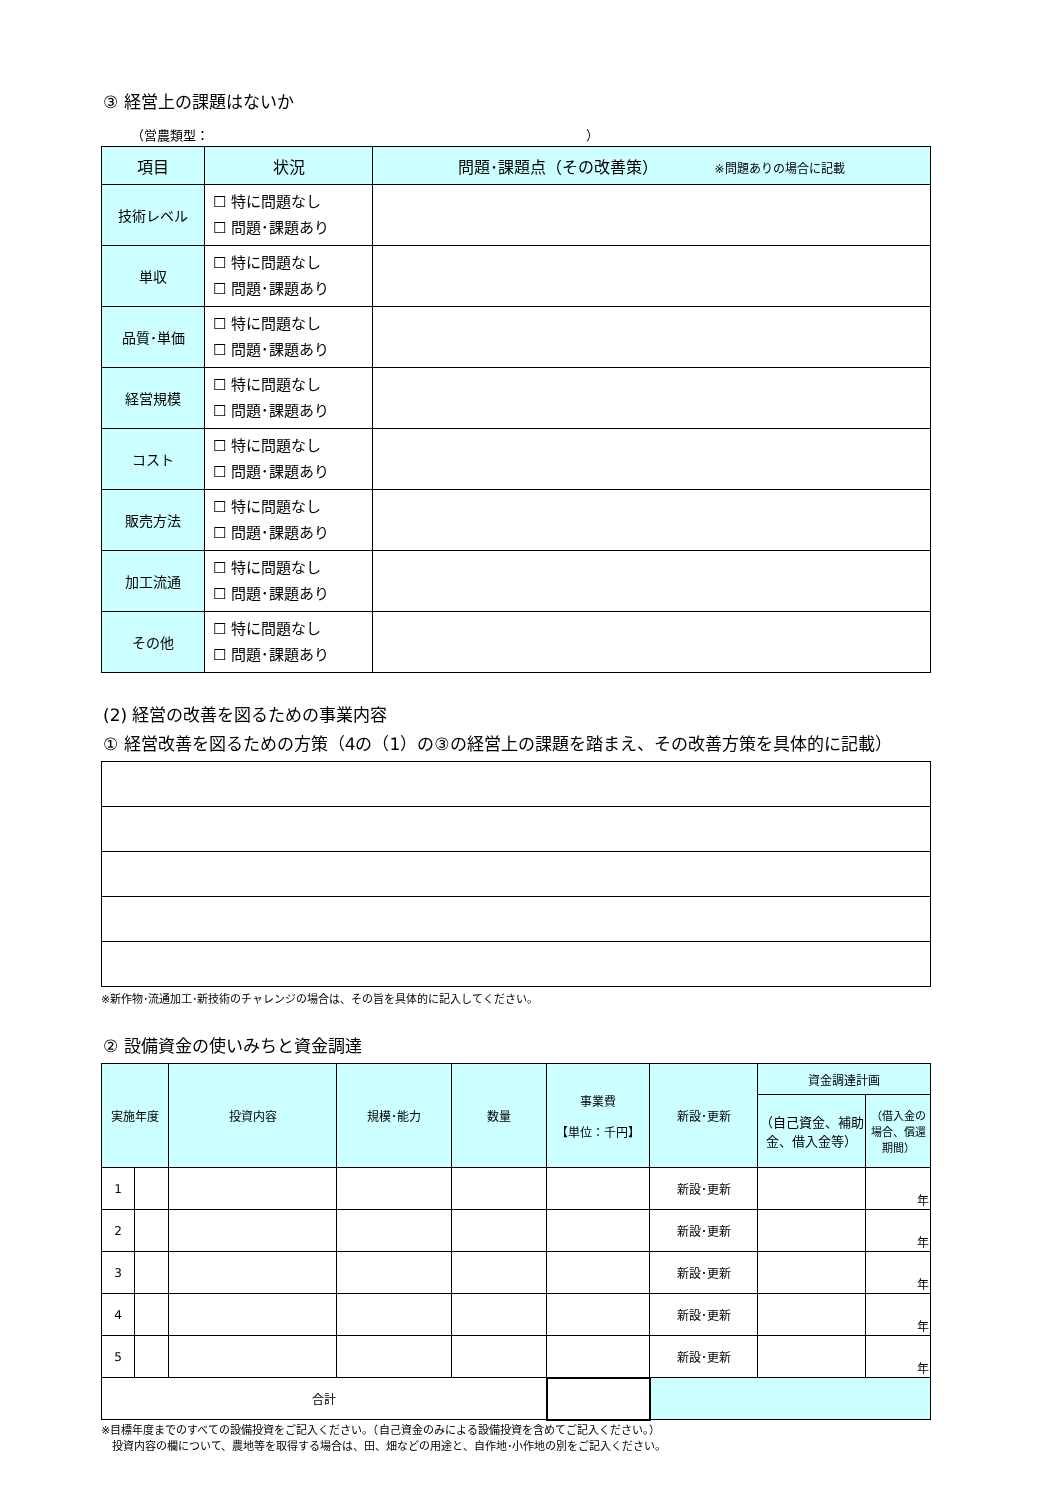③ 経営上の課題はないか
（営農類型：　　　　　　　　　　　　　　　　　　　　　　　　　　　　　）
| 項目 | 状況 | 問題･課題点（その改善策） ※問題ありの場合に記載 |
| --- | --- | --- |
| 技術レベル | ☐ 特に問題なし ☐ 問題･課題あり | |
| 単収 | ☐ 特に問題なし ☐ 問題･課題あり | |
| 品質･単価 | ☐ 特に問題なし ☐ 問題･課題あり | |
| 経営規模 | ☐ 特に問題なし ☐ 問題･課題あり | |
| コスト | ☐ 特に問題なし ☐ 問題･課題あり | |
| 販売方法 | ☐ 特に問題なし ☐ 問題･課題あり | |
| 加工流通 | ☐ 特に問題なし ☐ 問題･課題あり | |
| その他 | ☐ 特に問題なし ☐ 問題･課題あり | |
(2) 経営の改善を図るための事業内容
① 経営改善を図るための方策（4の（1）の③の経営上の課題を踏まえ、その改善方策を具体的に記載）
※新作物･流通加工･新技術のチャレンジの場合は、その旨を具体的に記入してください。
② 設備資金の使いみちと資金調達
| 実施年度 | | 投資内容 | 規模･能力 | 数量 | 事業費 【単位：千円】 | 新設･更新 | 資金調達計画 | |
| --- | --- | --- | --- | --- | --- | --- | --- | --- |
| | | | | | | | （自己資金、補助金、借入金等） | （借入金の場合、償還期間） |
| 1 | | | | | | 新設･更新 | | 年 |
| 2 | | | | | | 新設･更新 | | 年 |
| 3 | | | | | | 新設･更新 | | 年 |
| 4 | | | | | | 新設･更新 | | 年 |
| 5 | | | | | | 新設･更新 | | 年 |
| 合計 | | | | | | | | |
※目標年度までのすべての設備投資をご記入ください。（自己資金のみによる設備投資を含めてご記入ください。）
　投資内容の欄について、農地等を取得する場合は、田、畑などの用途と、自作地･小作地の別をご記入ください。